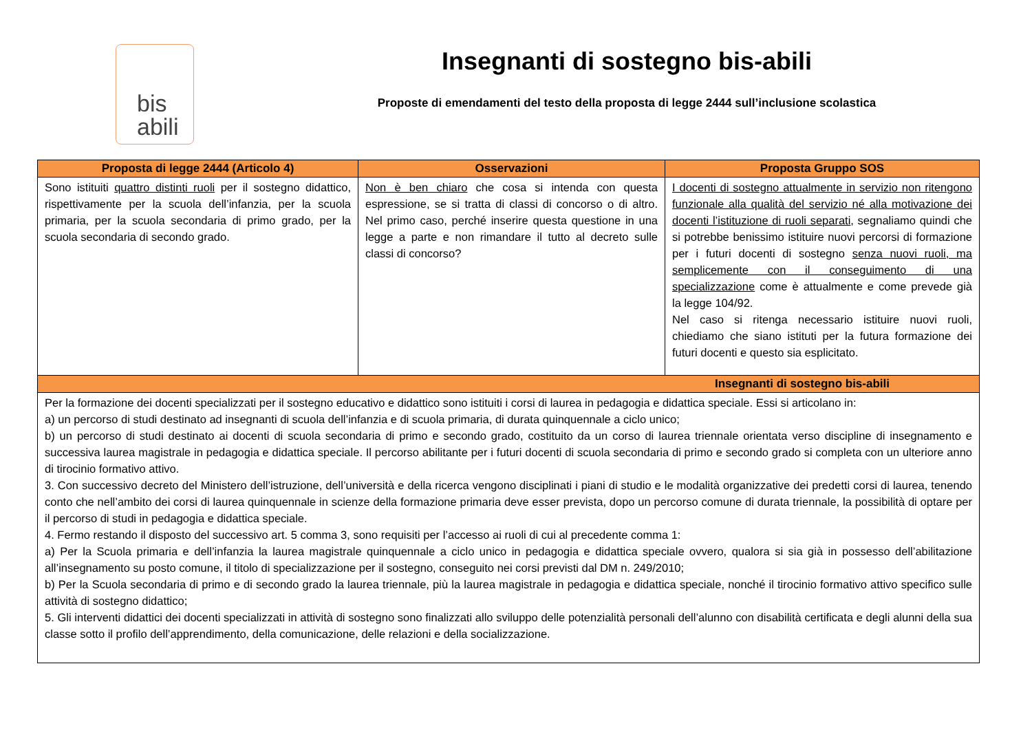bis
abili
Insegnanti di sostegno bis-abili
Proposte di emendamenti del testo della proposta di legge 2444 sull’inclusione scolastica
| Proposta di legge 2444 (Articolo 4) | Osservazioni | Proposta Gruppo SOS |
| --- | --- | --- |
| Sono istituiti quattro distinti ruoli per il sostegno didattico, rispettivamente per la scuola dell’infanzia, per la scuola primaria, per la scuola secondaria di primo grado, per la scuola secondaria di secondo grado. | Non è ben chiaro che cosa si intenda con questa espressione, se si tratta di classi di concorso o di altro. Nel primo caso, perché inserire questa questione in una legge a parte e non rimandare il tutto al decreto sulle classi di concorso? | I docenti di sostegno attualmente in servizio non ritengono funzionale alla qualità del servizio né alla motivazione dei docenti l’istituzione di ruoli separati , segnaliamo quindi che si potrebbe benissimo istituire nuovi percorsi di formazione per i futuri docenti di sostegno senza nuovi ruoli, ma semplicemente con il conseguimento di una specializzazione come è attualmente e come prevede già la legge 104/92. Nel caso si ritenga necessario istituire nuovi ruoli, chiediamo che siano istituti per la futura formazione dei futuri docenti e questo sia esplicitato. |
| Insegnanti di sostegno bis-abili | | |
| Per la formazione dei docenti specializzati per il sostegno educativo e didattico sono istituiti i corsi di laurea in pedagogia e didattica speciale. Essi si articolano in: a) un percorso di studi destinato ad insegnanti di scuola dell’infanzia e di scuola primaria, di durata quinquennale a ciclo unico; b) un percorso di studi destinato ai docenti di scuola secondaria di primo e secondo grado, costituito da un corso di laurea triennale orientata verso discipline di insegnamento e successiva laurea magistrale in pedagogia e didattica speciale. Il percorso abilitante per i futuri docenti di scuola secondaria di primo e secondo grado si completa con un ulteriore anno di tirocinio formativo attivo. 3. Con successivo decreto del Ministero dell’istruzione, dell’università e della ricerca vengono disciplinati i piani di studio e le modalità organizzative dei predetti corsi di laurea, tenendo conto che nell’ambito dei corsi di laurea quinquennale in scienze della formazione primaria deve esser prevista, dopo un percorso comune di durata triennale, la possibilità di optare per il percorso di studi in pedagogia e didattica speciale. 4. Fermo restando il disposto del successivo art. 5 comma 3, sono requisiti per l’accesso ai ruoli di cui al precedente comma 1: a) Per la Scuola primaria e dell’infanzia la laurea magistrale quinquennale a ciclo unico in pedagogia e didattica speciale ovvero, qualora si sia già in possesso dell’abilitazione all’insegnamento su posto comune, il titolo di specializzazione per il sostegno, conseguito nei corsi previsti dal DM n. 249/2010; b) Per la Scuola secondaria di primo e di secondo grado la laurea triennale, più la laurea magistrale in pedagogia e didattica speciale, nonché il tirocinio formativo attivo specifico sulle attività di sostegno didattico; 5. Gli interventi didattici dei docenti specializzati in attività di sostegno sono finalizzati allo sviluppo delle potenzialità personali dell’alunno con disabilità certificata e degli alunni della sua classe sotto il profilo dell’apprendimento, della comunicazione, delle relazioni e della socializzazione. | | |